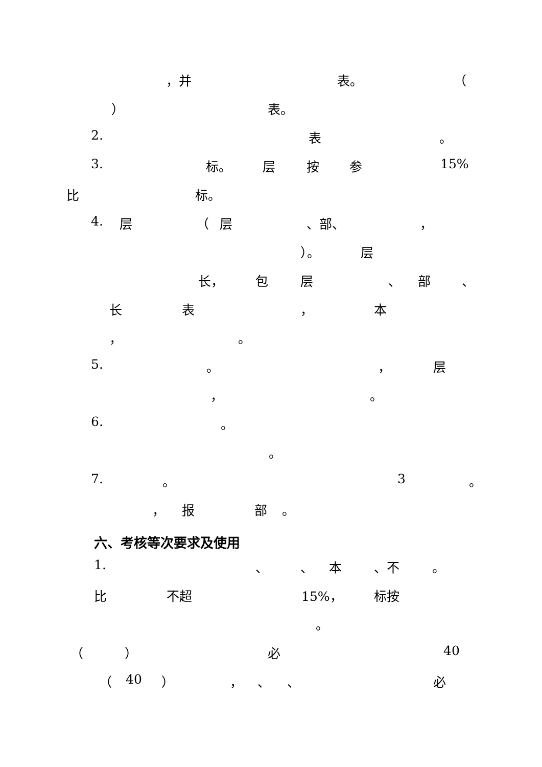，并 表。 （
） 表。
2. 表 。
3. 标。 层 按 参 15%
比 标。
4. 层 （ 层 、部、 ，
）。 层
长， 包 层 、 部 、
长 表 ， 本
， 。
5. 。 ， 层
， 。
6. 。
。
7. 。 3 。
， 报 部 。
六、考核等次要求及使用
1. 、 、 本 、不 。
比 不超 15%， 标按
。
（ ） 必 40
（ 40 ） ， 、 、 必